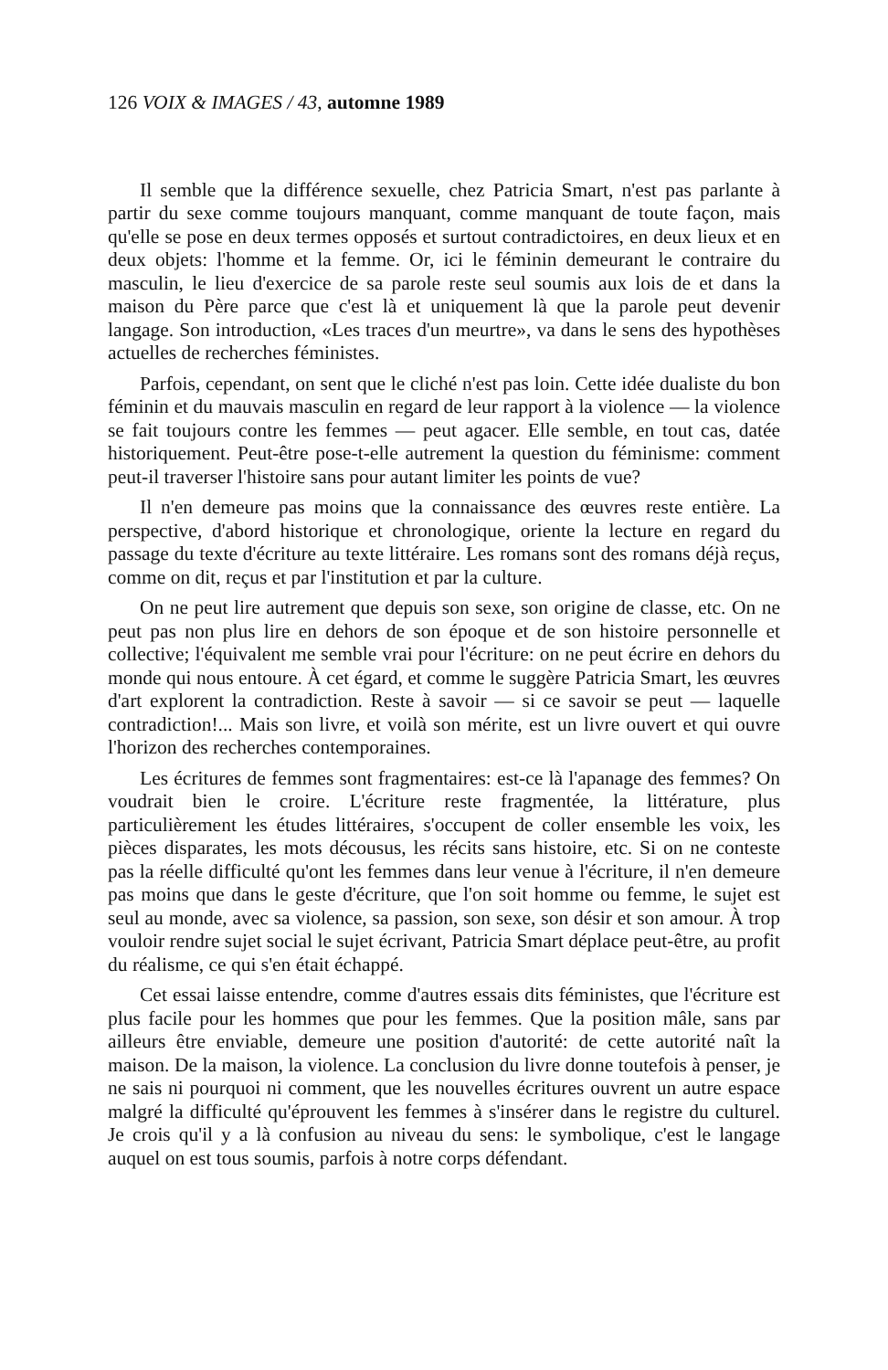126 VOIX & IMAGES / 43, automne 1989
Il semble que la différence sexuelle, chez Patricia Smart, n'est pas parlante à partir du sexe comme toujours manquant, comme manquant de toute façon, mais qu'elle se pose en deux termes opposés et surtout contradictoires, en deux lieux et en deux objets: l'homme et la femme. Or, ici le féminin demeurant le contraire du masculin, le lieu d'exercice de sa parole reste seul soumis aux lois de et dans la maison du Père parce que c'est là et uniquement là que la parole peut devenir langage. Son introduction, «Les traces d'un meurtre», va dans le sens des hypothèses actuelles de recherches féministes.
Parfois, cependant, on sent que le cliché n'est pas loin. Cette idée dualiste du bon féminin et du mauvais masculin en regard de leur rapport à la violence — la violence se fait toujours contre les femmes — peut agacer. Elle semble, en tout cas, datée historiquement. Peut-être pose-t-elle autrement la question du féminisme: comment peut-il traverser l'histoire sans pour autant limiter les points de vue?
Il n'en demeure pas moins que la connaissance des œuvres reste entière. La perspective, d'abord historique et chronologique, oriente la lecture en regard du passage du texte d'écriture au texte littéraire. Les romans sont des romans déjà reçus, comme on dit, reçus et par l'institution et par la culture.
On ne peut lire autrement que depuis son sexe, son origine de classe, etc. On ne peut pas non plus lire en dehors de son époque et de son histoire personnelle et collective; l'équivalent me semble vrai pour l'écriture: on ne peut écrire en dehors du monde qui nous entoure. À cet égard, et comme le suggère Patricia Smart, les œuvres d'art explorent la contradiction. Reste à savoir — si ce savoir se peut — laquelle contradiction!... Mais son livre, et voilà son mérite, est un livre ouvert et qui ouvre l'horizon des recherches contemporaines.
Les écritures de femmes sont fragmentaires: est-ce là l'apanage des femmes? On voudrait bien le croire. L'écriture reste fragmentée, la littérature, plus particulièrement les études littéraires, s'occupent de coller ensemble les voix, les pièces disparates, les mots décousus, les récits sans histoire, etc. Si on ne conteste pas la réelle difficulté qu'ont les femmes dans leur venue à l'écriture, il n'en demeure pas moins que dans le geste d'écriture, que l'on soit homme ou femme, le sujet est seul au monde, avec sa violence, sa passion, son sexe, son désir et son amour. À trop vouloir rendre sujet social le sujet écrivant, Patricia Smart déplace peut-être, au profit du réalisme, ce qui s'en était échappé.
Cet essai laisse entendre, comme d'autres essais dits féministes, que l'écriture est plus facile pour les hommes que pour les femmes. Que la position mâle, sans par ailleurs être enviable, demeure une position d'autorité: de cette autorité naît la maison. De la maison, la violence. La conclusion du livre donne toutefois à penser, je ne sais ni pourquoi ni comment, que les nouvelles écritures ouvrent un autre espace malgré la difficulté qu'éprouvent les femmes à s'insérer dans le registre du culturel. Je crois qu'il y a là confusion au niveau du sens: le symbolique, c'est le langage auquel on est tous soumis, parfois à notre corps défendant.